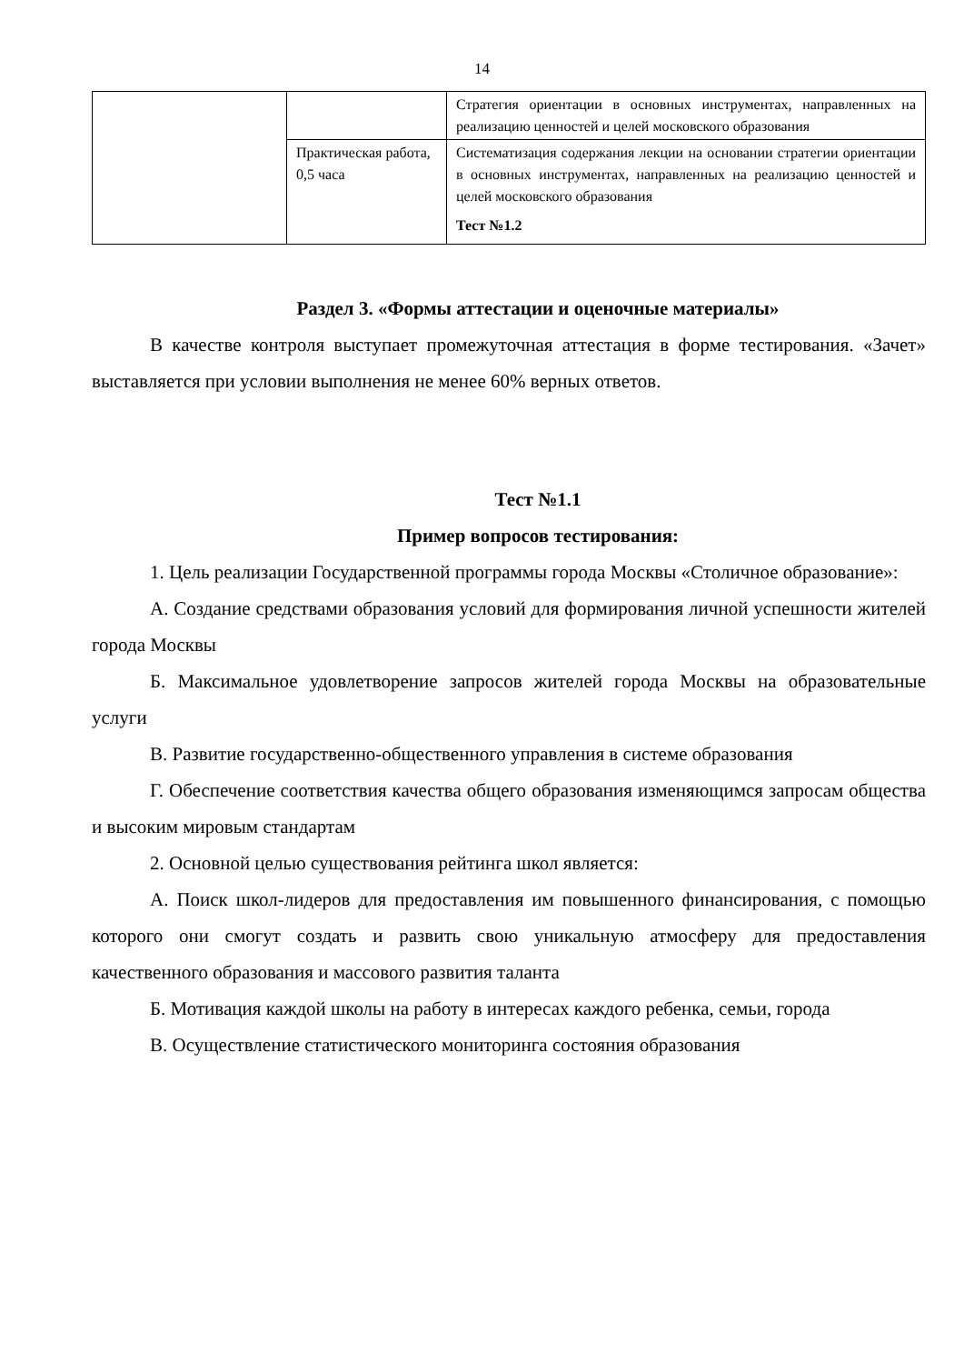14
| | | Стратегия ориентации в основных инструментах, направленных на реализацию ценностей и целей московского образования |
| | Практическая работа, 0,5 часа | Систематизация содержания лекции на основании стратегии ориентации в основных инструментах, направленных на реализацию ценностей и целей московского образования Тест №1.2 |
Раздел 3. «Формы аттестации и оценочные материалы»
В качестве контроля выступает промежуточная аттестация в форме тестирования. «Зачет» выставляется при условии выполнения не менее 60% верных ответов.
Тест №1.1
Пример вопросов тестирования:
1. Цель реализации Государственной программы города Москвы «Столичное образование»:
А. Создание средствами образования условий для формирования личной успешности жителей города Москвы
Б. Максимальное удовлетворение запросов жителей города Москвы на образовательные услуги
В. Развитие государственно-общественного управления в системе образования
Г. Обеспечение соответствия качества общего образования изменяющимся запросам общества и высоким мировым стандартам
2. Основной целью существования рейтинга школ является:
А. Поиск школ-лидеров для предоставления им повышенного финансирования, с помощью которого они смогут создать и развить свою уникальную атмосферу для предоставления качественного образования и массового развития таланта
Б. Мотивация каждой школы на работу в интересах каждого ребенка, семьи, города
В. Осуществление статистического мониторинга состояния образования